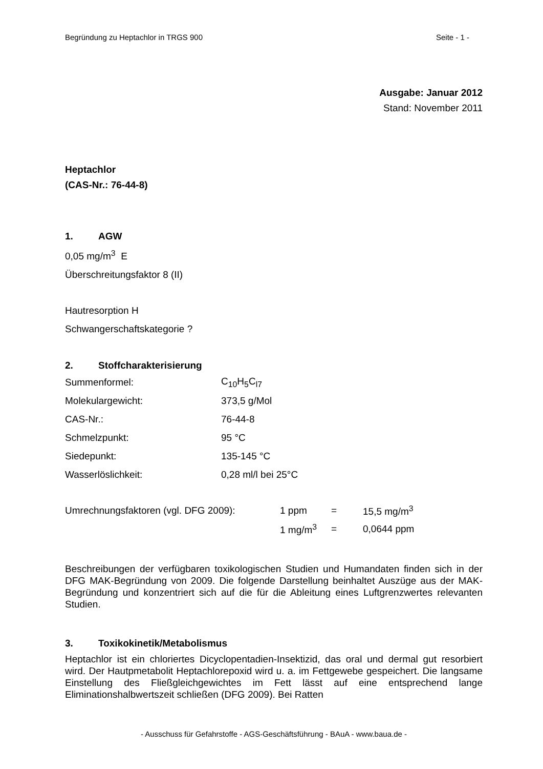Begründung zu Heptachlor in TRGS 900 Seite - 1 -
Ausgabe: Januar 2012
Stand: November 2011
Heptachlor
(CAS-Nr.: 76-44-8)
1. AGW
0,05 mg/m<sup>3</sup> E
Überschreitungsfaktor 8 (II)
Hautresorption H
Schwangerschaftskategorie ?
2. Stoffcharakterisierung
| Summenformel: | C<sub>10</sub>H<sub>5</sub>C<sub>l7</sub> |
| Molekulargewicht: | 373,5 g/Mol |
| CAS-Nr.: | 76-44-8 |
| Schmelzpunkt: | 95 °C |
| Siedepunkt: | 135-145 °C |
| Wasserlöslichkeit: | 0,28 ml/l bei 25°C |
| Umrechnungsfaktoren (vgl. DFG 2009): | 1 ppm | = | 15,5 mg/m<sup>3</sup> |
| | 1 mg/m<sup>3</sup> | = | 0,0644 ppm |
Beschreibungen der verfügbaren toxikologischen Studien und Humandaten finden sich in der DFG MAK-Begründung von 2009. Die folgende Darstellung beinhaltet Auszüge aus der MAK-Begründung und konzentriert sich auf die für die Ableitung eines Luftgrenzwertes relevanten Studien.
3. Toxikokinetik/Metabolismus
Heptachlor ist ein chloriertes Dicyclopentadien-Insektizid, das oral und dermal gut resorbiert wird. Der Hautpmetabolit Heptachlorepoxid wird u. a. im Fettgewebe gespeichert. Die langsame Einstellung des Fließgleichgewichtes im Fett lässt auf eine entsprechend lange Eliminationshalbwertszeit schließen (DFG 2009). Bei Ratten
- Ausschuss für Gefahrstoffe - AGS-Geschäftsführung - BAuA - www.baua.de -